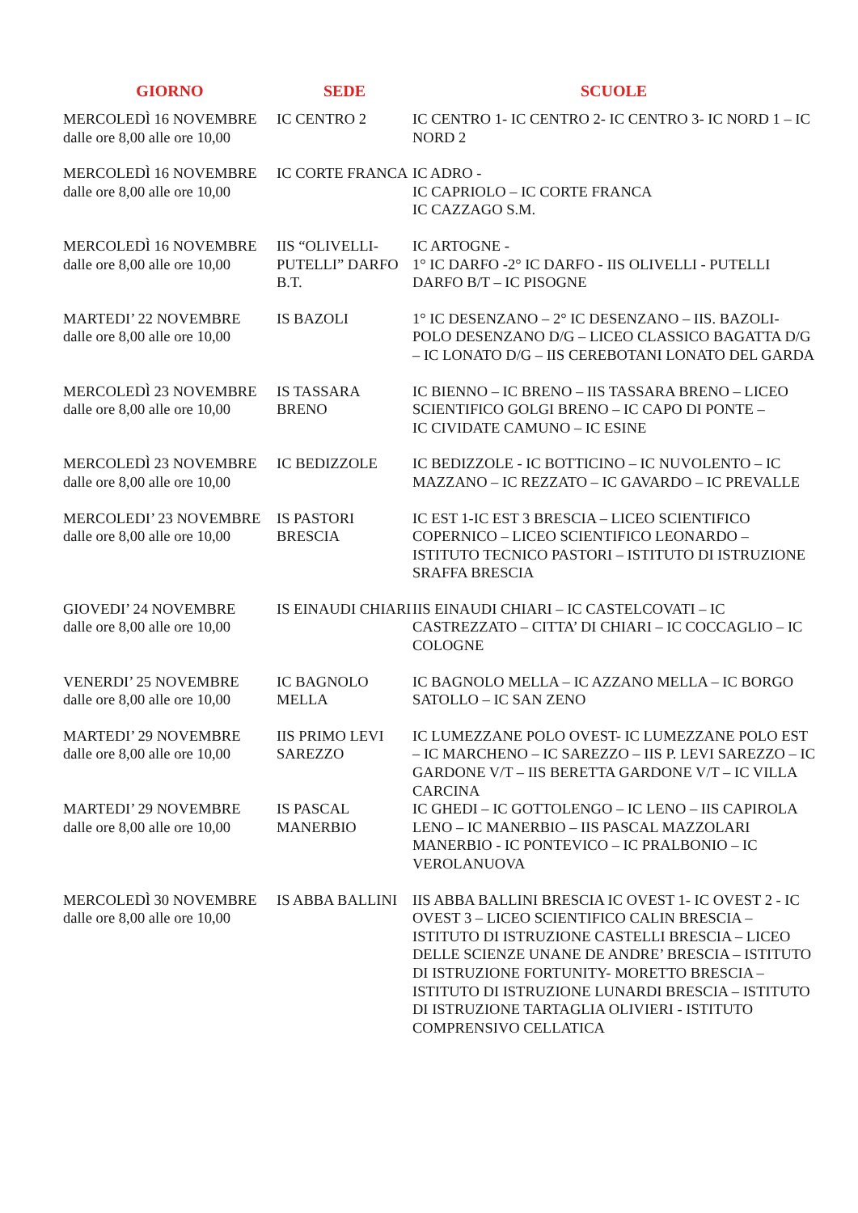| GIORNO | SEDE | SCUOLE |
| --- | --- | --- |
| MERCOLEDÌ 16 NOVEMBRE dalle ore 8,00 alle ore 10,00 | IC CENTRO 2 | IC CENTRO 1- IC CENTRO 2- IC CENTRO 3- IC NORD 1 – IC NORD 2 |
| MERCOLEDÌ 16 NOVEMBRE dalle ore 8,00 alle ore 10,00 | IC CORTE FRANCA | IC ADRO - IC CAPRIOLO – IC CORTE FRANCA IC CAZZAGO S.M. |
| MERCOLEDÌ 16 NOVEMBRE dalle ore 8,00 alle ore 10,00 | IIS “OLIVELLI-PUTELLI” DARFO B.T. | IC ARTOGNE - 1° IC DARFO -2° IC DARFO - IIS OLIVELLI - PUTELLI DARFO B/T – IC PISOGNE |
| MARTEDI’ 22 NOVEMBRE dalle ore 8,00 alle ore 10,00 | IS BAZOLI | 1° IC DESENZANO – 2° IC DESENZANO – IIS. BAZOLI-POLO DESENZANO D/G – LICEO CLASSICO BAGATTA D/G – IC LONATO D/G – IIS CEREBOTANI LONATO DEL GARDA |
| MERCOLEDÌ 23 NOVEMBRE dalle ore 8,00 alle ore 10,00 | IS TASSARA BRENO | IC BIENNO – IC BRENO – IIS TASSARA BRENO – LICEO SCIENTIFICO GOLGI BRENO – IC CAPO DI PONTE – IC CIVIDATE CAMUNO – IC ESINE |
| MERCOLEDÌ 23 NOVEMBRE dalle ore 8,00 alle ore 10,00 | IC BEDIZZOLE | IC BEDIZZOLE - IC BOTTICINO – IC NUVOLENTO – IC MAZZANO – IC REZZATO – IC GAVARDO – IC PREVALLE |
| MERCOLEDI’ 23 NOVEMBRE dalle ore 8,00 alle ore 10,00 | IS PASTORI BRESCIA | IC EST 1-IC EST 3 BRESCIA – LICEO SCIENTIFICO COPERNICO – LICEO SCIENTIFICO LEONARDO – ISTITUTO TECNICO PASTORI – ISTITUTO DI ISTRUZIONE SRAFFA BRESCIA |
| GIOVEDI’ 24 NOVEMBRE dalle ore 8,00 alle ore 10,00 | IS EINAUDI CHIARI | IIS EINAUDI CHIARI – IC CASTELCOVATI – IC CASTREZZATO – CITTA’ DI CHIARI – IC COCCAGLIO – IC COLOGNE |
| VENERDI’ 25 NOVEMBRE dalle ore 8,00 alle ore 10,00 | IC BAGNOLO MELLA | IC BAGNOLO MELLA – IC AZZANO MELLA – IC BORGO SATOLLO – IC SAN ZENO |
| MARTEDI’ 29 NOVEMBRE dalle ore 8,00 alle ore 10,00 | IIS PRIMO LEVI SAREZZO | IC LUMEZZANE POLO OVEST- IC LUMEZZANE POLO EST – IC MARCHENO – IC SAREZZO – IIS P. LEVI SAREZZO – IC GARDONE V/T – IIS BERETTA GARDONE V/T – IC VILLA CARCINA |
| MARTEDI’ 29 NOVEMBRE dalle ore 8,00 alle ore 10,00 | IS PASCAL MANERBIO | IC GHEDI – IC GOTTOLENGO – IC LENO – IIS CAPIROLA LENO – IC MANERBIO – IIS PASCAL MAZZOLARI MANERBIO - IC PONTEVICO – IC PRALBONIO – IC VEROLANUOVA |
| MERCOLEDÌ 30 NOVEMBRE dalle ore 8,00 alle ore 10,00 | IS ABBA BALLINI | IIS ABBA BALLINI BRESCIA IC OVEST 1- IC OVEST 2 - IC OVEST 3 – LICEO SCIENTIFICO CALIN BRESCIA – ISTITUTO DI ISTRUZIONE CASTELLI BRESCIA – LICEO DELLE SCIENZE UNANE DE ANDRE’ BRESCIA – ISTITUTO DI ISTRUZIONE FORTUNITY- MORETTO BRESCIA – ISTITUTO DI ISTRUZIONE LUNARDI BRESCIA – ISTITUTO DI ISTRUZIONE TARTAGLIA OLIVIERI - ISTITUTO COMPRENSIVO CELLATICA |